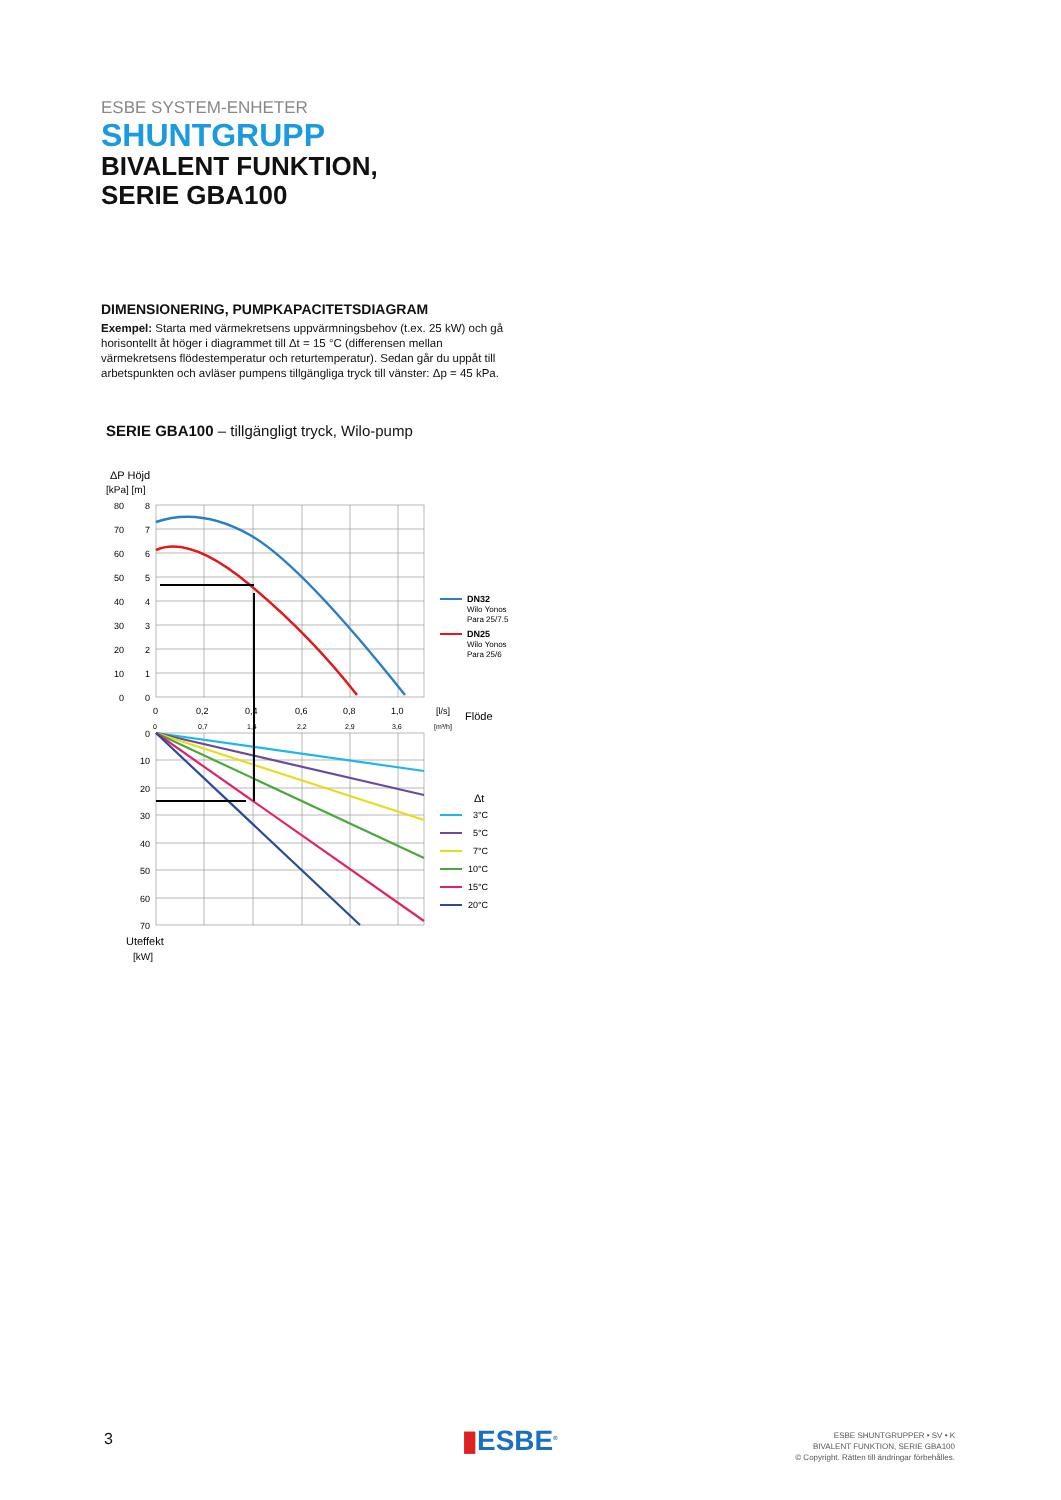ESBE SYSTEM-ENHETER
SHUNTGRUPP
BIVALENT FUNKTION,
SERIE GBA100
DIMENSIONERING, PUMPKAPACITETSDIAGRAM
Exempel: Starta med värmekretsens uppvärmningsbehov (t.ex. 25 kW) och gå horisontellt åt höger i diagrammet till Δt = 15 °C (differensen mellan värmekretsens flödestemperatur och returtemperatur). Sedan går du uppåt till arbetspunkten och avläser pumpens tillgängliga tryck till vänster: Δp = 45 kPa.
SERIE GBA100 – tillgängligt tryck, Wilo-pump
ΔP Höjd
[kPa] [m]
80
70
60
50
40
30
20
10
0
8
7
6
5
4
3
2
1
0
0
10
20
30
40
50
60
70
0
0,2
0,4
0,6
0,8
1,0
[l/s]
Flöde
0
0,7
1,4
2,2
2,9
3,6
[m³/h]
Uteffekt
[kW]
DN32
Wilo Yonos
Para 25/7.5
DN25
Wilo Yonos
Para 25/6
Δt
3°C
5°C
7°C
10°C
15°C
20°C
3 ▮ESBE<sup>®</sup>
ESBE SHUNTGRUPPER • SV • K
BIVALENT FUNKTION, SERIE GBA100
© Copyright. Rätten till ändringar förbehålles.